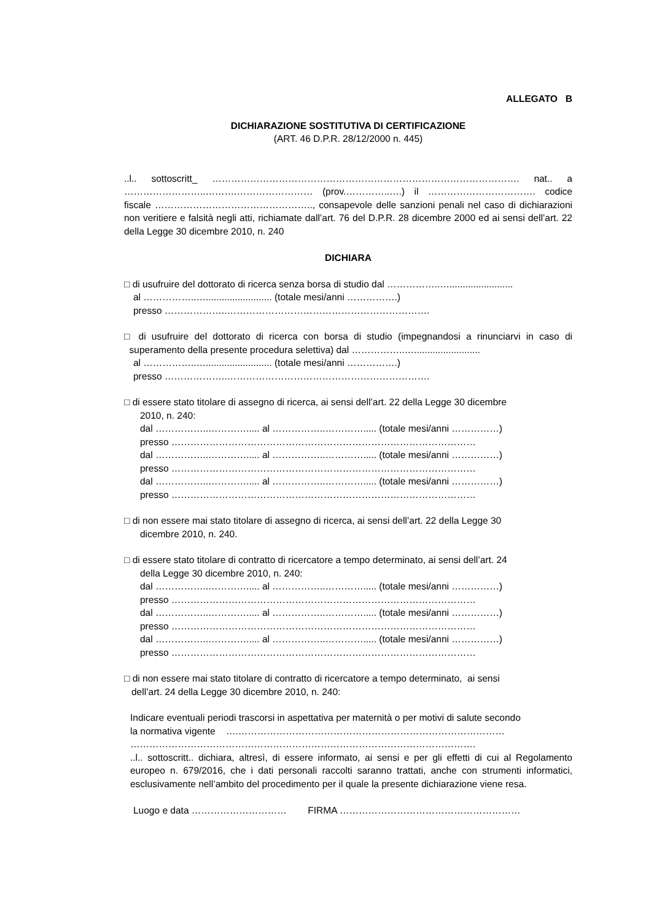ALLEGATO B
DICHIARAZIONE SOSTITUTIVA DI CERTIFICAZIONE
(ART. 46 D.P.R. 28/12/2000 n. 445)
..l.. sottoscritt_ ……………………………………………………………………………………. nat.. a ……………………..……….…………………… (prov.…………..….) il ……………………………. codice fiscale ………………………………………….., consapevole delle sanzioni penali nel caso di dichiarazioni non veritiere e falsità negli atti, richiamate dall’art. 76 del D.P.R. 28 dicembre 2000 ed ai sensi dell’art. 22 della Legge 30 dicembre 2010, n. 240
DICHIARA
□ di usufruire del dottorato di ricerca senza borsa di studio dal ……………..…........................
al ……………..…......................... (totale mesi/anni …………….)
presso ………………..……………………………………………………….
□ di usufruire del dottorato di ricerca con borsa di studio (impegnandosi a rinunciarvi in caso di superamento della presente procedura selettiva) dal ……………..….........................
al ……………..…......................... (totale mesi/anni …………….)
presso ………………..……………………………………………………….
□ di essere stato titolare di assegno di ricerca, ai sensi dell’art. 22 della Legge 30 dicembre
2010, n. 240:
dal ……………..…………..... al ……………..…………..... (totale mesi/anni ……………)
presso ……………………………………………………………………………………
dal ……………..…………..... al ……………..…………..... (totale mesi/anni ……………)
presso ……………………………………………………………………………………
dal ……………..…………..... al ……………..…………..... (totale mesi/anni ……………)
presso ……………………………………………………………………………………
□ di non essere mai stato titolare di assegno di ricerca, ai sensi dell’art. 22 della Legge 30
dicembre 2010, n. 240.
□ di essere stato titolare di contratto di ricercatore a tempo determinato, ai sensi dell’art. 24
della Legge 30 dicembre 2010, n. 240:
dal ……………..…………..... al ……………..…………..... (totale mesi/anni ……………)
presso ……………………………………………………………………………………
dal ……………..…………..... al ……………..…………..... (totale mesi/anni ……………)
presso ……………………………………………………………………………………
dal ……………..…………..... al ……………..…………..... (totale mesi/anni ……………)
presso ……………………………………………………………………………………
□ di non essere mai stato titolare di contratto di ricercatore a tempo determinato, ai sensi
dell’art. 24 della Legge 30 dicembre 2010, n. 240:
Indicare eventuali periodi trascorsi in aspettativa per maternità o per motivi di salute secondo
la normativa vigente ….…………………………………………………………………………
……………………………………………………………………………………………….
..l.. sottoscritt.. dichiara, altresì, di essere informato, ai sensi e per gli effetti di cui al Regolamento europeo n. 679/2016, che i dati personali raccolti saranno trattati, anche con strumenti informatici, esclusivamente nell’ambito del procedimento per il quale la presente dichiarazione viene resa.
Luogo e data ………………………… FIRMA …………………………………………………